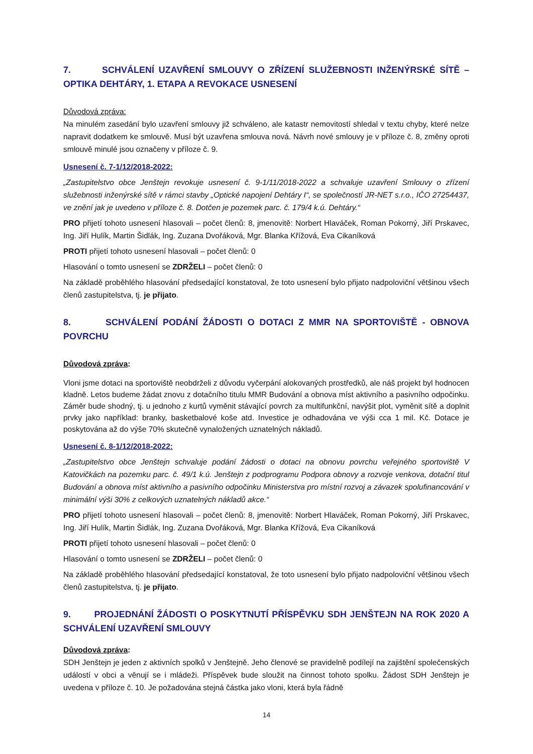7. SCHVÁLENÍ UZAVŘENÍ SMLOUVY O ZŘÍZENÍ SLUŽEBNOSTI INŽENÝRSKÉ SÍTĚ – OPTIKA DEHTÁRY, 1. ETAPA A REVOKACE USNESENÍ
Důvodová zpráva:
Na minulém zasedání bylo uzavření smlouvy již schváleno, ale katastr nemovitostí shledal v textu chyby, které nelze napravit dodatkem ke smlouvě. Musí být uzavřena smlouva nová. Návrh nové smlouvy je v příloze č. 8, změny oproti smlouvě minulé jsou označeny v příloze č. 9.
Usnesení č. 7-1/12/2018-2022:
„Zastupitelstvo obce Jenštejn revokuje usnesení č. 9-1/11/2018-2022 a schvaluje uzavření Smlouvy o zřízení služebnosti inženýrské sítě v rámci stavby „Optické napojení Dehtáry I“, se společností JR-NET s.r.o., IČO 27254437, ve znění jak je uvedeno v příloze č. 8. Dotčen je pozemek parc. č. 179/4 k.ú. Dehtáry.“
PRO přijetí tohoto usnesení hlasovali – počet členů: 8, jmenovitě: Norbert Hlaváček, Roman Pokorný, Jiří Prskavec, Ing. Jiří Hulík, Martin Šidlák, Ing. Zuzana Dvořáková, Mgr. Blanka Křížová, Eva Cikaníková
PROTI přijetí tohoto usnesení hlasovali – počet členů: 0
Hlasování o tomto usnesení se ZDRŽELI – počet členů: 0
Na základě proběhlého hlasování předsedající konstatoval, že toto usnesení bylo přijato nadpoloviční většinou všech členů zastupitelstva, tj. je přijato.
8. SCHVÁLENÍ PODÁNÍ ŽÁDOSTI O DOTACI Z MMR NA SPORTOVIŠTĚ - OBNOVA POVRCHU
Důvodová zpráva:
Vloni jsme dotaci na sportoviště neobdrželi z důvodu vyčerpání alokovaných prostředků, ale náš projekt byl hodnocen kladně. Letos budeme žádat znovu z dotačního titulu MMR Budování a obnova míst aktivního a pasivního odpočinku. Záměr bude shodný, tj. u jednoho z kurtů vyměnit stávající povrch za multifunkční, navýšit plot, vyměnit sítě a doplnit prvky jako například: branky, basketbalové koše atd. Investice je odhadována ve výši cca 1 mil. Kč. Dotace je poskytována až do výše 70% skutečně vynaložených uznatelných nákladů.
Usnesení č. 8-1/12/2018-2022:
„Zastupitelstvo obce Jenštejn schvaluje podání žádosti o dotaci na obnovu povrchu veřejného sportoviště V Katovičkách na pozemku parc. č. 49/1 k.ú. Jenštejn z podprogramu Podpora obnovy a rozvoje venkova, dotační titul Budování a obnova míst aktivního a pasivního odpočinku Ministerstva pro místní rozvoj a závazek spolufinancování v minimální výši 30% z celkových uznatelných nákladů akce.“
PRO přijetí tohoto usnesení hlasovali – počet členů: 8, jmenovitě: Norbert Hlaváček, Roman Pokorný, Jiří Prskavec, Ing. Jiří Hulík, Martin Šidlák, Ing. Zuzana Dvořáková, Mgr. Blanka Křížová, Eva Cikaníková
PROTI přijetí tohoto usnesení hlasovali – počet členů: 0
Hlasování o tomto usnesení se ZDRŽELI – počet členů: 0
Na základě proběhlého hlasování předsedající konstatoval, že toto usnesení bylo přijato nadpoloviční většinou všech členů zastupitelstva, tj. je přijato.
9. PROJEDNÁNÍ ŽÁDOSTI O POSKYTNUTÍ PŘÍSPĚVKU SDH JENŠTEJN NA ROK 2020 A SCHVÁLENÍ UZAVŘENÍ SMLOUVY
Důvodová zpráva:
SDH Jenštejn je jeden z aktivních spolků v Jenštejně. Jeho členové se pravidelně podílejí na zajištění společenských událostí v obci a věnují se i mládeži. Příspěvek bude sloužit na činnost tohoto spolku. Žádost SDH Jenštejn je uvedena v příloze č. 10. Je požadována stejná částka jako vloni, která byla řádně
14